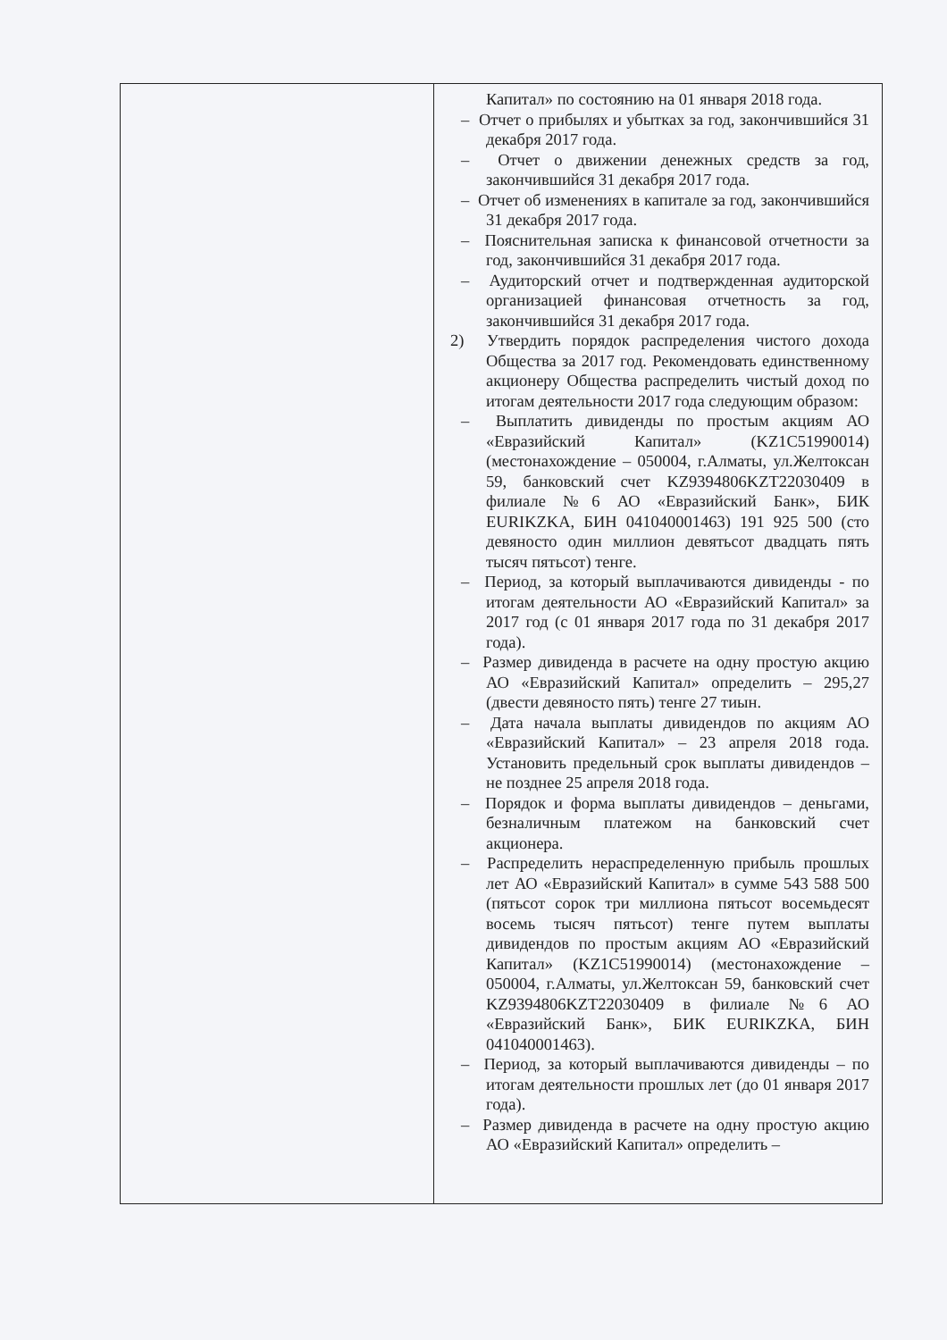| | Капитал» по состоянию на 01 января 2018 года. – Отчет о прибылях и убытках за год, закончившийся 31 декабря 2017 года. – Отчет о движении денежных средств за год, закончившийся 31 декабря 2017 года. – Отчет об изменениях в капитале за год, закончившийся 31 декабря 2017 года. – Пояснительная записка к финансовой отчетности за год, закончившийся 31 декабря 2017 года. – Аудиторский отчет и подтвержденная аудиторской организацией финансовая отчетность за год, закончившийся 31 декабря 2017 года. 2) Утвердить порядок распределения чистого дохода Общества за 2017 год. Рекомендовать единственному акционеру Общества распределить чистый доход по итогам деятельности 2017 года следующим образом: – Выплатить дивиденды по простым акциям АО «Евразийский Капитал» (KZ1C51990014) (местонахождение – 050004, г.Алматы, ул.Желтоксан 59, банковский счет KZ9394806KZT22030409 в филиале №6 АО «Евразийский Банк», БИК EURIKZKA, БИН 041040001463) 191 925 500 (сто девяносто один миллион девятьсот двадцать пять тысяч пятьсот) тенге. – Период, за который выплачиваются дивиденды - по итогам деятельности АО «Евразийский Капитал» за 2017 год (с 01 января 2017 года по 31 декабря 2017 года). – Размер дивиденда в расчете на одну простую акцию АО «Евразийский Капитал» определить – 295,27 (двести девяносто пять) тенге 27 тиын. – Дата начала выплаты дивидендов по акциям АО «Евразийский Капитал» – 23 апреля 2018 года. Установить предельный срок выплаты дивидендов – не позднее 25 апреля 2018 года. – Порядок и форма выплаты дивидендов – деньгами, безналичным платежом на банковский счет акционера. – Распределить нераспределенную прибыль прошлых лет АО «Евразийский Капитал» в сумме 543 588 500 (пятьсот сорок три миллиона пятьсот восемьдесят восемь тысяч пятьсот) тенге путем выплаты дивидендов по простым акциям АО «Евразийский Капитал» (KZ1C51990014) (местонахождение – 050004, г.Алматы, ул.Желтоксан 59, банковский счет KZ9394806KZT22030409 в филиале №6 АО «Евразийский Банк», БИК EURIKZKA, БИН 041040001463). – Период, за который выплачиваются дивиденды – по итогам деятельности прошлых лет (до 01 января 2017 года). – Размер дивиденда в расчете на одну простую акцию АО «Евразийский Капитал» определить – |